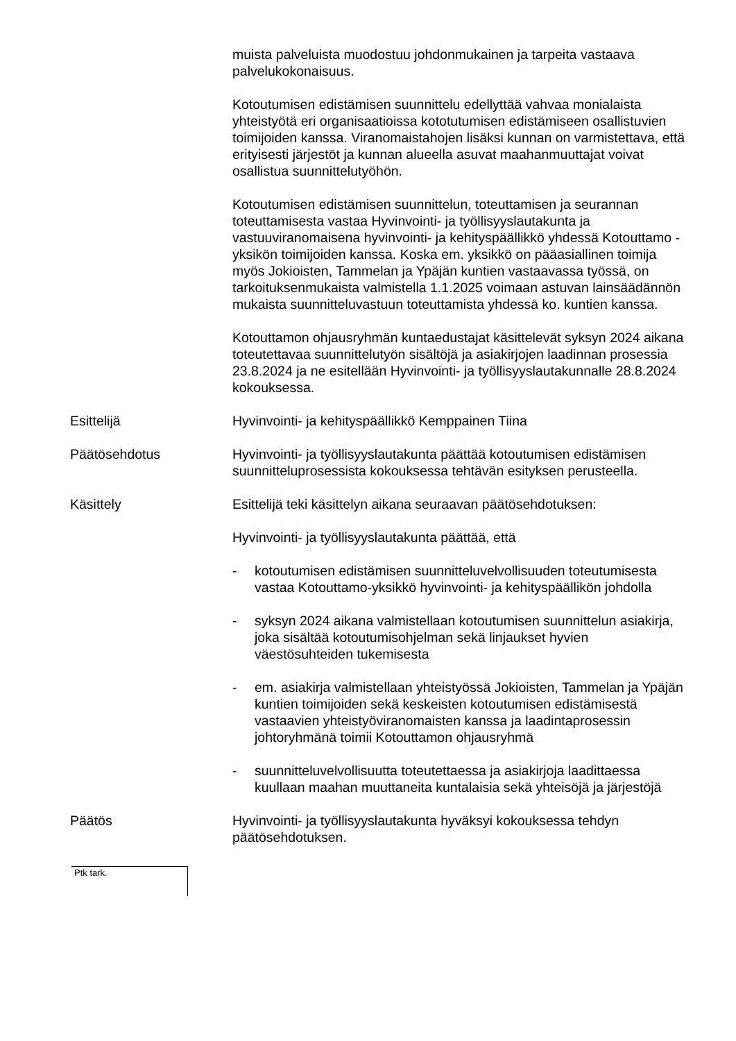muista palveluista muodostuu johdonmukainen ja tarpeita vastaava palvelukokonaisuus.
Kotoutumisen edistämisen suunnittelu edellyttää vahvaa monialaista yhteistyötä eri organisaatioissa kototutumisen edistämiseen osallistuvien toimijoiden kanssa. Viranomaistahojen lisäksi kunnan on varmistettava, että erityisesti järjestöt ja kunnan alueella asuvat maahanmuuttajat voivat osallistua suunnittelutyöhön.
Kotoutumisen edistämisen suunnittelun, toteuttamisen ja seurannan toteuttamisesta vastaa Hyvinvointi- ja työllisyyslautakunta ja vastuuviranomaisena hyvinvointi- ja kehityspäällikkö yhdessä Kotouttamo -yksikön toimijoiden kanssa. Koska em. yksikkö on pääasiallinen toimija myös Jokioisten, Tammelan ja Ypäjän kuntien vastaavassa työssä, on tarkoituksenmukaista valmistella 1.1.2025 voimaan astuvan lainsäädännön mukaista suunnitteluvastuun toteuttamista yhdessä ko. kuntien kanssa.
Kotouttamon ohjausryhmän kuntaedustajat käsittelevät syksyn 2024 aikana toteutettavaa suunnittelutyön sisältöjä ja asiakirjojen laadinnan prosessia 23.8.2024 ja ne esitellään Hyvinvointi- ja työllisyyslautakunnalle 28.8.2024 kokouksessa.
Esittelijä Hyvinvointi- ja kehityspäällikkö Kemppainen Tiina
Päätösehdotus Hyvinvointi- ja työllisyyslautakunta päättää kotoutumisen edistämisen suunnitteluprosessista kokouksessa tehtävän esityksen perusteella.
Käsittely Esittelijä teki käsittelyn aikana seuraavan päätösehdotuksen:
Hyvinvointi- ja työllisyyslautakunta päättää, että
- kotoutumisen edistämisen suunnitteluvelvollisuuden toteutumisesta vastaa Kotouttamo-yksikkö hyvinvointi- ja kehityspäällikön johdolla
- syksyn 2024 aikana valmistellaan kotoutumisen suunnittelun asiakirja, joka sisältää kotoutumisohjelman sekä linjaukset hyvien väestösuhteiden tukemisesta
- em. asiakirja valmistellaan yhteistyössä Jokioisten, Tammelan ja Ypäjän kuntien toimijoiden sekä keskeisten kotoutumisen edistämisestä vastaavien yhteistyöviranomaisten kanssa ja laadintaprosessin johtoryhmänä toimii Kotouttamon ohjausryhmä
- suunnitteluvelvollisuutta toteutettaessa ja asiakirjoja laadittaessa kuullaan maahan muuttaneita kuntalaisia sekä yhteisöjä ja järjestöjä
Päätös Hyvinvointi- ja työllisyyslautakunta hyväksyi kokouksessa tehdyn päätösehdotuksen.
Ptk tark.